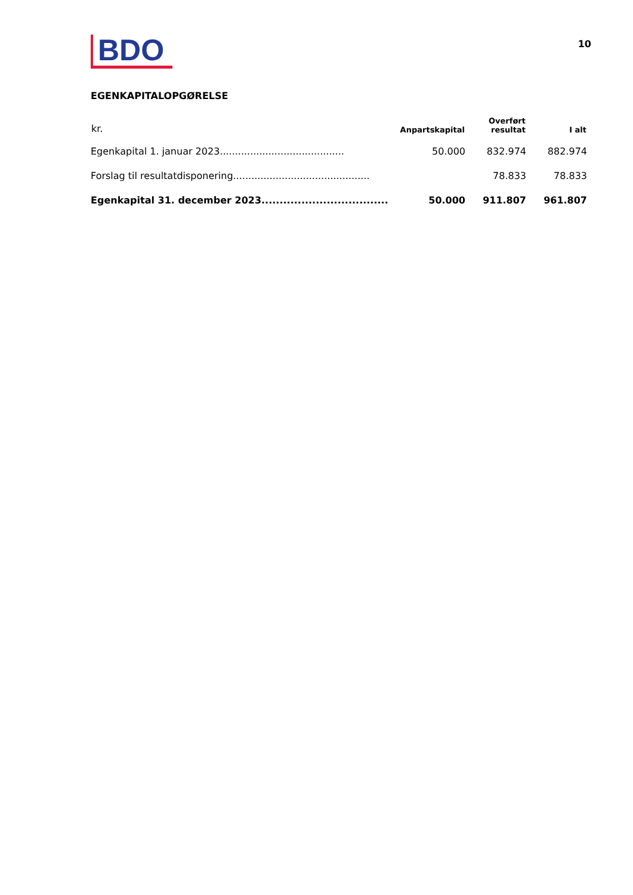BDO
10
EGENKAPITALOPGØRELSE
| kr. | Anpartskapital | Overført resultat | I alt |
| --- | --- | --- | --- |
| Egenkapital 1. januar 2023......................................... | 50.000 | 832.974 | 882.974 |
| Forslag til resultatdisponering............................................. | | 78.833 | 78.833 |
| Egenkapital 31. december 2023................................... | 50.000 | 911.807 | 961.807 |